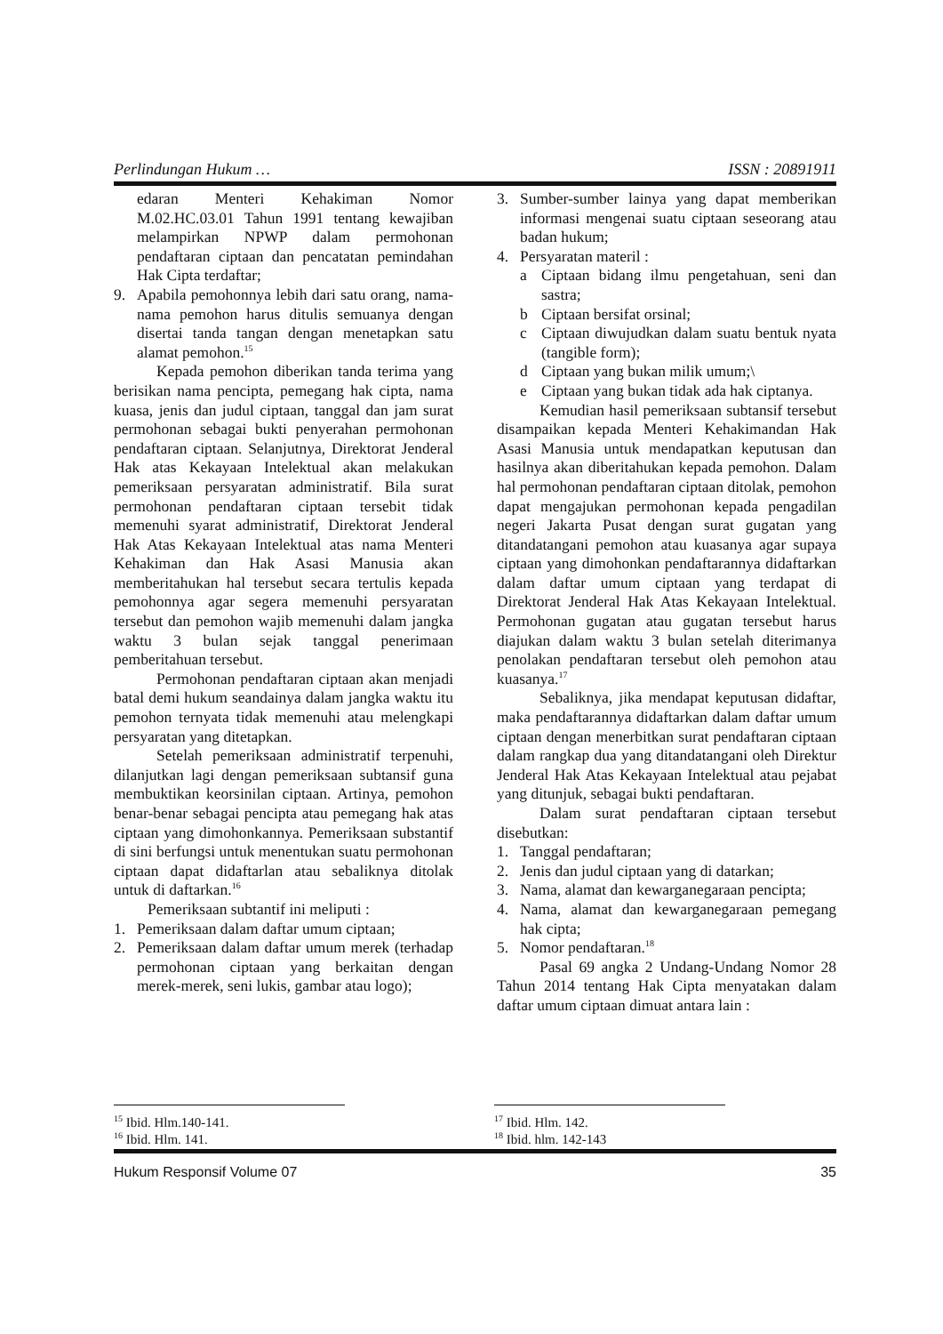Perlindungan Hukum … ISSN : 20891911
edaran Menteri Kehakiman Nomor M.02.HC.03.01 Tahun 1991 tentang kewajiban melampirkan NPWP dalam permohonan pendaftaran ciptaan dan pencatatan pemindahan Hak Cipta terdaftar;
9. Apabila pemohonnya lebih dari satu orang, nama-nama pemohon harus ditulis semuanya dengan disertai tanda tangan dengan menetapkan satu alamat pemohon.<sup>15</sup>
Kepada pemohon diberikan tanda terima yang berisikan nama pencipta, pemegang hak cipta, nama kuasa, jenis dan judul ciptaan, tanggal dan jam surat permohonan sebagai bukti penyerahan permohonan pendaftaran ciptaan. Selanjutnya, Direktorat Jenderal Hak atas Kekayaan Intelektual akan melakukan pemeriksaan persyaratan administratif. Bila surat permohonan pendaftaran ciptaan tersebit tidak memenuhi syarat administratif, Direktorat Jenderal Hak Atas Kekayaan Intelektual atas nama Menteri Kehakiman dan Hak Asasi Manusia akan memberitahukan hal tersebut secara tertulis kepada pemohonnya agar segera memenuhi persyaratan tersebut dan pemohon wajib memenuhi dalam jangka waktu 3 bulan sejak tanggal penerimaan pemberitahuan tersebut.
Permohonan pendaftaran ciptaan akan menjadi batal demi hukum seandainya dalam jangka waktu itu pemohon ternyata tidak memenuhi atau melengkapi persyaratan yang ditetapkan.
Setelah pemeriksaan administratif terpenuhi, dilanjutkan lagi dengan pemeriksaan subtansif guna membuktikan keorsinilan ciptaan. Artinya, pemohon benar-benar sebagai pencipta atau pemegang hak atas ciptaan yang dimohonkannya. Pemeriksaan substantif di sini berfungsi untuk menentukan suatu permohonan ciptaan dapat didaftarlan atau sebaliknya ditolak untuk di daftarkan.<sup>16</sup>
Pemeriksaan subtantif ini meliputi :
1. Pemeriksaan dalam daftar umum ciptaan;
2. Pemeriksaan dalam daftar umum merek (terhadap permohonan ciptaan yang berkaitan dengan merek-merek, seni lukis, gambar atau logo);
3. Sumber-sumber lainya yang dapat memberikan informasi mengenai suatu ciptaan seseorang atau badan hukum;
4. Persyaratan materil :
a Ciptaan bidang ilmu pengetahuan, seni dan sastra;
b Ciptaan bersifat orsinal;
c Ciptaan diwujudkan dalam suatu bentuk nyata (tangible form);
d Ciptaan yang bukan milik umum;\
e Ciptaan yang bukan tidak ada hak ciptanya.
Kemudian hasil pemeriksaan subtansif tersebut disampaikan kepada Menteri Kehakimandan Hak Asasi Manusia untuk mendapatkan keputusan dan hasilnya akan diberitahukan kepada pemohon. Dalam hal permohonan pendaftaran ciptaan ditolak, pemohon dapat mengajukan permohonan kepada pengadilan negeri Jakarta Pusat dengan surat gugatan yang ditandatangani pemohon atau kuasanya agar supaya ciptaan yang dimohonkan pendaftarannya didaftarkan dalam daftar umum ciptaan yang terdapat di Direktorat Jenderal Hak Atas Kekayaan Intelektual. Permohonan gugatan atau gugatan tersebut harus diajukan dalam waktu 3 bulan setelah diterimanya penolakan pendaftaran tersebut oleh pemohon atau kuasanya.<sup>17</sup>
Sebaliknya, jika mendapat keputusan didaftar, maka pendaftarannya didaftarkan dalam daftar umum ciptaan dengan menerbitkan surat pendaftaran ciptaan dalam rangkap dua yang ditandatangani oleh Direktur Jenderal Hak Atas Kekayaan Intelektual atau pejabat yang ditunjuk, sebagai bukti pendaftaran.
Dalam surat pendaftaran ciptaan tersebut disebutkan:
1. Tanggal pendaftaran;
2. Jenis dan judul ciptaan yang di datarkan;
3. Nama, alamat dan kewarganegaraan pencipta;
4. Nama, alamat dan kewarganegaraan pemegang hak cipta;
5. Nomor pendaftaran.<sup>18</sup>
Pasal 69 angka 2 Undang-Undang Nomor 28 Tahun 2014 tentang Hak Cipta menyatakan dalam daftar umum ciptaan dimuat antara lain :
<sup>15</sup> Ibid. Hlm.140-141.
<sup>16</sup> Ibid. Hlm. 141.
<sup>17</sup> Ibid. Hlm. 142.
<sup>18</sup> Ibid. hlm. 142-143
Hukum Responsif Volume 07 35